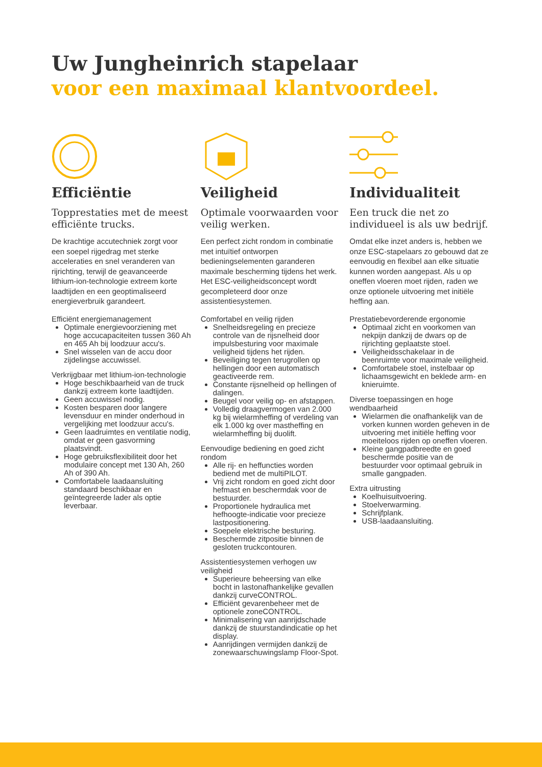Uw Jungheinrich stapelaar
voor een maximaal klantvoordeel.
Efficiëntie
Topprestaties met de meest efficiënte trucks.
De krachtige accutechniek zorgt voor een soepel rijgedrag met sterke acceleraties en snel veranderen van rijrichting, terwijl de geavanceerde lithium-ion-technologie extreem korte laadtijden en een geoptimaliseerd energieverbruik garandeert.
Efficiënt energiemanagement
Optimale energievoorziening met hoge accucapaciteiten tussen 360 Ah en 465 Ah bij loodzuur accu's.
Snel wisselen van de accu door zijdelingse accuwissel.
Verkrijgbaar met lithium-ion-technologie
Hoge beschikbaarheid van de truck dankzij extreem korte laadtijden.
Geen accuwissel nodig.
Kosten besparen door langere levensduur en minder onderhoud in vergelijking met loodzuur accu's.
Geen laadruimtes en ventilatie nodig, omdat er geen gasvorming plaatsvindt.
Hoge gebruiksflexibiliteit door het modulaire concept met 130 Ah, 260 Ah of 390 Ah.
Comfortabele laadaansluiting standaard beschikbaar en geïntegreerde lader als optie leverbaar.
Veiligheid
Optimale voorwaarden voor veilig werken.
Een perfect zicht rondom in combinatie met intuïtief ontworpen bedieningselementen garanderen maximale bescherming tijdens het werk. Het ESC-veiligheidsconcept wordt gecompleteerd door onze assistentiesystemen.
Comfortabel en veilig rijden
Snelheidsregeling en precieze controle van de rijsnelheid door impulsbesturing voor maximale veiligheid tijdens het rijden.
Beveiliging tegen terugrollen op hellingen door een automatisch geactiveerde rem.
Constante rijsnelheid op hellingen of dalingen.
Beugel voor veilig op- en afstappen.
Volledig draagvermogen van 2.000 kg bij wielarmheffing of verdeling van elk 1.000 kg over mastheffing en wielarmheffing bij duolift.
Eenvoudige bediening en goed zicht rondom
Alle rij- en heffuncties worden bediend met de multiPILOT.
Vrij zicht rondom en goed zicht door hefmast en beschermdak voor de bestuurder.
Proportionele hydraulica met hefhoogte-indicatie voor precieze lastpositionering.
Soepele elektrische besturing.
Beschermde zitpositie binnen de gesloten truckcontouren.
Assistentiesystemen verhogen uw veiligheid
Superieure beheersing van elke bocht in lastonafhankelijke gevallen dankzij curveCONTROL.
Efficiënt gevarenbeheer met de optionele zoneCONTROL.
Minimalisering van aanrijdschade dankzij de stuurstandindicatie op het display.
Aanrijdingen vermijden dankzij de zonewaarschuwingslamp Floor-Spot.
Individualiteit
Een truck die net zo individueel is als uw bedrijf.
Omdat elke inzet anders is, hebben we onze ESC-stapelaars zo gebouwd dat ze eenvoudig en flexibel aan elke situatie kunnen worden aangepast. Als u op oneffen vloeren moet rijden, raden we onze optionele uitvoering met initiële heffing aan.
Prestatiebevorderende ergonomie
Optimaal zicht en voorkomen van nekpijn dankzij de dwars op de rijrichting geplaatste stoel.
Veiligheidsschakelaar in de beenruimte voor maximale veiligheid.
Comfortabele stoel, instelbaar op lichaamsgewicht en beklede arm- en knieruimte.
Diverse toepassingen en hoge wendbaarheid
Wielarmen die onafhankelijk van de vorken kunnen worden geheven in de uitvoering met initiële heffing voor moeiteloos rijden op oneffen vloeren.
Kleine gangpadbreedte en goed beschermde positie van de bestuurder voor optimaal gebruik in smalle gangpaden.
Extra uitrusting
Koelhuisuitvoering.
Stoelverwarming.
Schrijfplank.
USB-laadaansluiting.